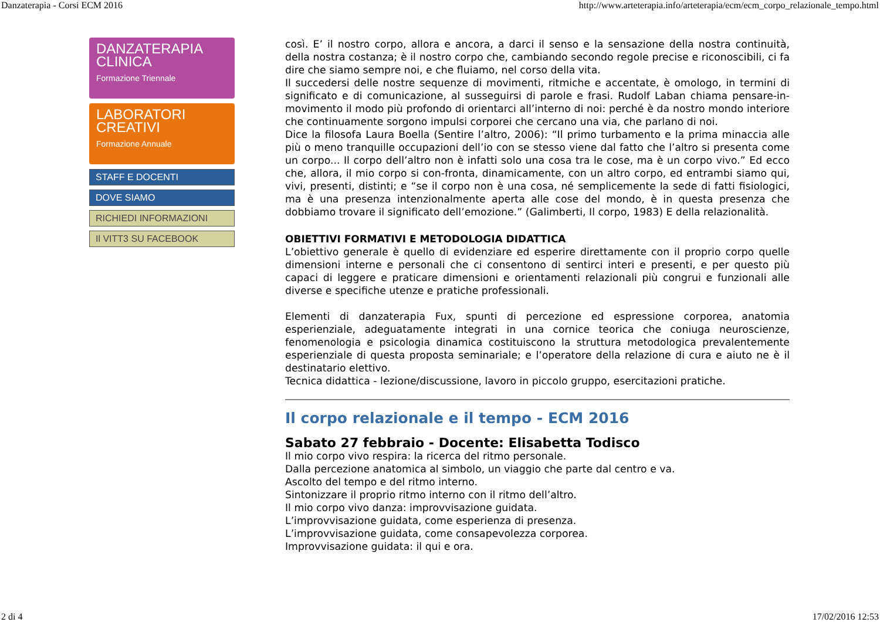Danzaterapia - Corsi ECM 2016 http://www.arteterapia.info/arteterapia/ecm/ecm_corpo_relazionale_tempo.html
DANZATERAPIA
CLINICA
Formazione Triennale
LABORATORI
CREATIVI
Formazione Annuale
STAFF E DOCENTI
DOVE SIAMO
RICHIEDI INFORMAZIONI
Il VITT3 SU FACEBOOK
così. E’ il nostro corpo, allora e ancora, a darci il senso e la sensazione della nostra continuità, della nostra costanza; è il nostro corpo che, cambiando secondo regole precise e riconoscibili, ci fa dire che siamo sempre noi, e che fluiamo, nel corso della vita.
Il succedersi delle nostre sequenze di movimenti, ritmiche e accentate, è omologo, in termini di significato e di comunicazione, al susseguirsi di parole e frasi. Rudolf Laban chiama pensare-in-movimento il modo più profondo di orientarci all’interno di noi: perché è da nostro mondo interiore che continuamente sorgono impulsi corporei che cercano una via, che parlano di noi.
Dice la filosofa Laura Boella (Sentire l’altro, 2006): “Il primo turbamento e la prima minaccia alle più o meno tranquille occupazioni dell’io con se stesso viene dal fatto che l’altro si presenta come un corpo... Il corpo dell’altro non è infatti solo una cosa tra le cose, ma è un corpo vivo.” Ed ecco che, allora, il mio corpo si con-fronta, dinamicamente, con un altro corpo, ed entrambi siamo qui, vivi, presenti, distinti; e “se il corpo non è una cosa, né semplicemente la sede di fatti fisiologici, ma è una presenza intenzionalmente aperta alle cose del mondo, è in questa presenza che dobbiamo trovare il significato dell’emozione.” (Galimberti, Il corpo, 1983) E della relazionalità.
OBIETTIVI FORMATIVI E METODOLOGIA DIDATTICA
L’obiettivo generale è quello di evidenziare ed esperire direttamente con il proprio corpo quelle dimensioni interne e personali che ci consentono di sentirci interi e presenti, e per questo più capaci di leggere e praticare dimensioni e orientamenti relazionali più congrui e funzionali alle diverse e specifiche utenze e pratiche professionali.
Elementi di danzaterapia Fux, spunti di percezione ed espressione corporea, anatomia esperienziale, adeguatamente integrati in una cornice teorica che coniuga neuroscienze, fenomenologia e psicologia dinamica costituiscono la struttura metodologica prevalentemente esperienziale di questa proposta seminariale; e l’operatore della relazione di cura e aiuto ne è il destinatario elettivo.
Tecnica didattica - lezione/discussione, lavoro in piccolo gruppo, esercitazioni pratiche.
Il corpo relazionale e il tempo - ECM 2016
Sabato 27 febbraio - Docente: Elisabetta Todisco
Il mio corpo vivo respira: la ricerca del ritmo personale.
Dalla percezione anatomica al simbolo, un viaggio che parte dal centro e va.
Ascolto del tempo e del ritmo interno.
Sintonizzare il proprio ritmo interno con il ritmo dell’altro.
Il mio corpo vivo danza: improvvisazione guidata.
L’improvvisazione guidata, come esperienza di presenza.
L’improvvisazione guidata, come consapevolezza corporea.
Improvvisazione guidata: il qui e ora.
2 di 4 17/02/2016 12:53